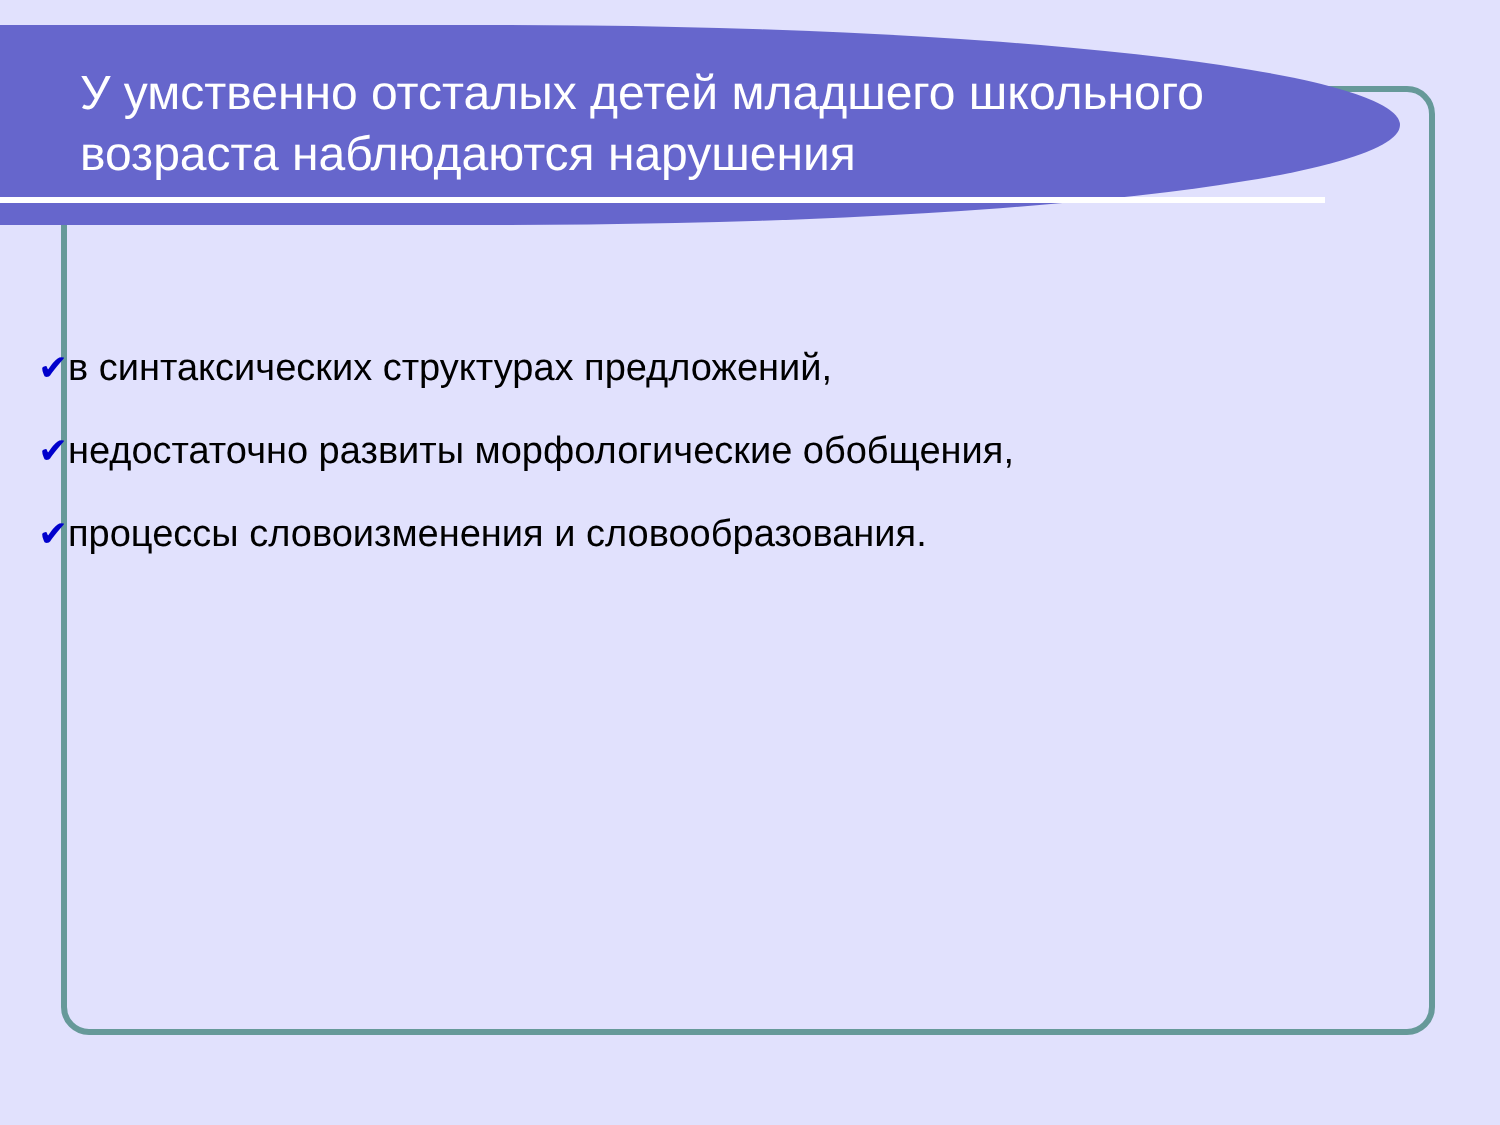У умственно отсталых детей младшего школьного возраста наблюдаются нарушения
✔в синтаксических структурах предложений,
✔недостаточно развиты морфологические обобщения,
✔процессы словоизменения и словообразования.